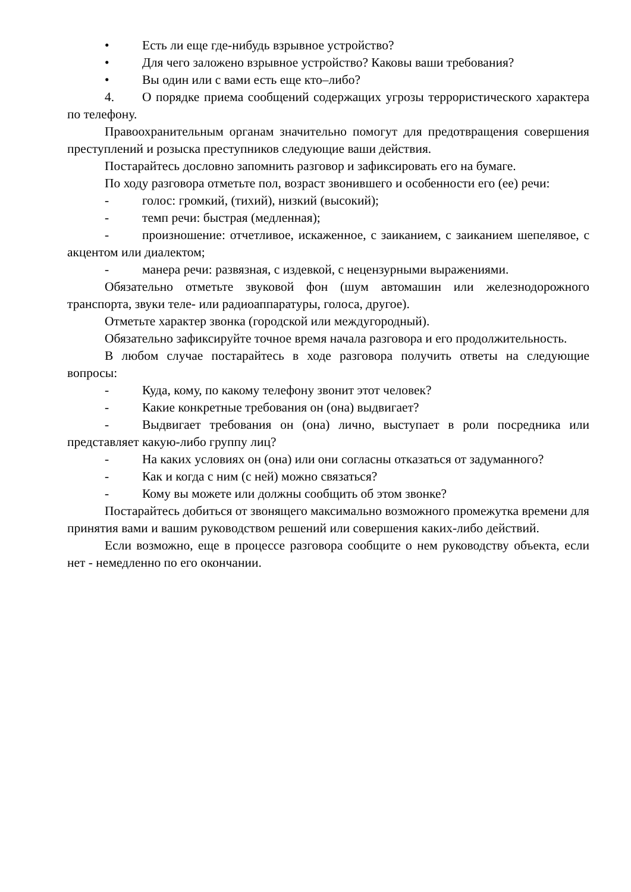• Есть ли еще где-нибудь взрывное устройство?
• Для чего заложено взрывное устройство? Каковы ваши требования?
• Вы один или с вами есть еще кто–либо?
4. О порядке приема сообщений содержащих угрозы террористического характера по телефону.
Правоохранительным органам значительно помогут для предотвращения совершения преступлений и розыска преступников следующие ваши действия.
Постарайтесь дословно запомнить разговор и зафиксировать его на бумаге.
По ходу разговора отметьте пол, возраст звонившего и особенности его (ее) речи:
- голос: громкий, (тихий), низкий (высокий);
- темп речи: быстрая (медленная);
- произношение: отчетливое, искаженное, с заиканием, с заиканием шепелявое, с акцентом или диалектом;
- манера речи: развязная, с издевкой, с нецензурными выражениями.
Обязательно отметьте звуковой фон (шум автомашин или железнодорожного транспорта, звуки теле- или радиоаппаратуры, голоса, другое).
Отметьте характер звонка (городской или междугородный).
Обязательно зафиксируйте точное время начала разговора и его продолжительность.
В любом случае постарайтесь в ходе разговора получить ответы на следующие вопросы:
- Куда, кому, по какому телефону звонит этот человек?
- Какие конкретные требования он (она) выдвигает?
- Выдвигает требования он (она) лично, выступает в роли посредника или представляет какую-либо группу лиц?
- На каких условиях он (она) или они согласны отказаться от задуманного?
- Как и когда с ним (с ней) можно связаться?
- Кому вы можете или должны сообщить об этом звонке?
Постарайтесь добиться от звонящего максимально возможного промежутка времени для принятия вами и вашим руководством решений или совершения каких-либо действий.
Если возможно, еще в процессе разговора сообщите о нем руководству объекта, если нет - немедленно по его окончании.